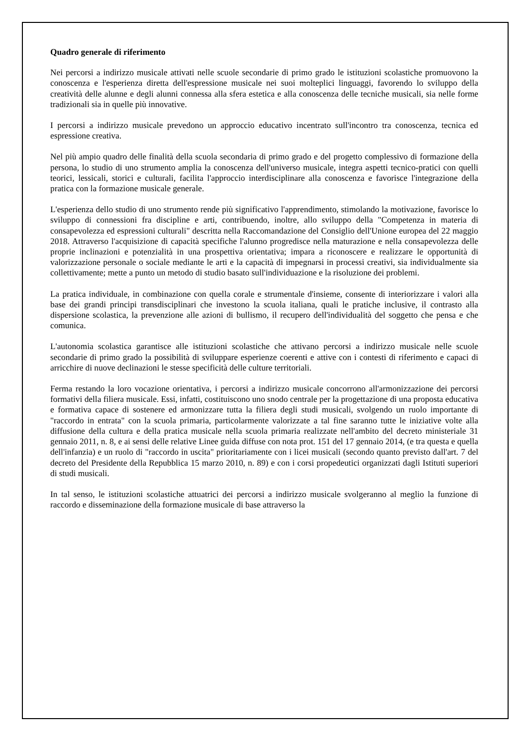Quadro generale di riferimento
Nei percorsi a indirizzo musicale attivati nelle scuole secondarie di primo grado le istituzioni scolastiche promuovono la conoscenza e l'esperienza diretta dell'espressione musicale nei suoi molteplici linguaggi, favorendo lo sviluppo della creatività delle alunne e degli alunni connessa alla sfera estetica e alla conoscenza delle tecniche musicali, sia nelle forme tradizionali sia in quelle più innovative.
I percorsi a indirizzo musicale prevedono un approccio educativo incentrato sull'incontro tra conoscenza, tecnica ed espressione creativa.
Nel più ampio quadro delle finalità della scuola secondaria di primo grado e del progetto complessivo di formazione della persona, lo studio di uno strumento amplia la conoscenza dell'universo musicale, integra aspetti tecnico-pratici con quelli teorici, lessicali, storici e culturali, facilita l'approccio interdisciplinare alla conoscenza e favorisce l'integrazione della pratica con la formazione musicale generale.
L'esperienza dello studio di uno strumento rende più significativo l'apprendimento, stimolando la motivazione, favorisce lo sviluppo di connessioni fra discipline e arti, contribuendo, inoltre, allo sviluppo della "Competenza in materia di consapevolezza ed espressioni culturali" descritta nella Raccomandazione del Consiglio dell'Unione europea del 22 maggio 2018. Attraverso l'acquisizione di capacità specifiche l'alunno progredisce nella maturazione e nella consapevolezza delle proprie inclinazioni e potenzialità in una prospettiva orientativa; impara a riconoscere e realizzare le opportunità di valorizzazione personale o sociale mediante le arti e la capacità di impegnarsi in processi creativi, sia individualmente sia collettivamente; mette a punto un metodo di studio basato sull'individuazione e la risoluzione dei problemi.
La pratica individuale, in combinazione con quella corale e strumentale d'insieme, consente di interiorizzare i valori alla base dei grandi principi transdisciplinari che investono la scuola italiana, quali le pratiche inclusive, il contrasto alla dispersione scolastica, la prevenzione alle azioni di bullismo, il recupero dell'individualità del soggetto che pensa e che comunica.
L'autonomia scolastica garantisce alle istituzioni scolastiche che attivano percorsi a indirizzo musicale nelle scuole secondarie di primo grado la possibilità di sviluppare esperienze coerenti e attive con i contesti di riferimento e capaci di arricchire di nuove declinazioni le stesse specificità delle culture territoriali.
Ferma restando la loro vocazione orientativa, i percorsi a indirizzo musicale concorrono all'armonizzazione dei percorsi formativi della filiera musicale. Essi, infatti, costituiscono uno snodo centrale per la progettazione di una proposta educativa e formativa capace di sostenere ed armonizzare tutta la filiera degli studi musicali, svolgendo un ruolo importante di "raccordo in entrata" con la scuola primaria, particolarmente valorizzate a tal fine saranno tutte le iniziative volte alla diffusione della cultura e della pratica musicale nella scuola primaria realizzate nell'ambito del decreto ministeriale 31 gennaio 2011, n. 8, e ai sensi delle relative Linee guida diffuse con nota prot. 151 del 17 gennaio 2014, (e tra questa e quella dell'infanzia) e un ruolo di "raccordo in uscita" prioritariamente con i licei musicali (secondo quanto previsto dall'art. 7 del decreto del Presidente della Repubblica 15 marzo 2010, n. 89) e con i corsi propedeutici organizzati dagli Istituti superiori di studi musicali.
In tal senso, le istituzioni scolastiche attuatrici dei percorsi a indirizzo musicale svolgeranno al meglio la funzione di raccordo e disseminazione della formazione musicale di base attraverso la